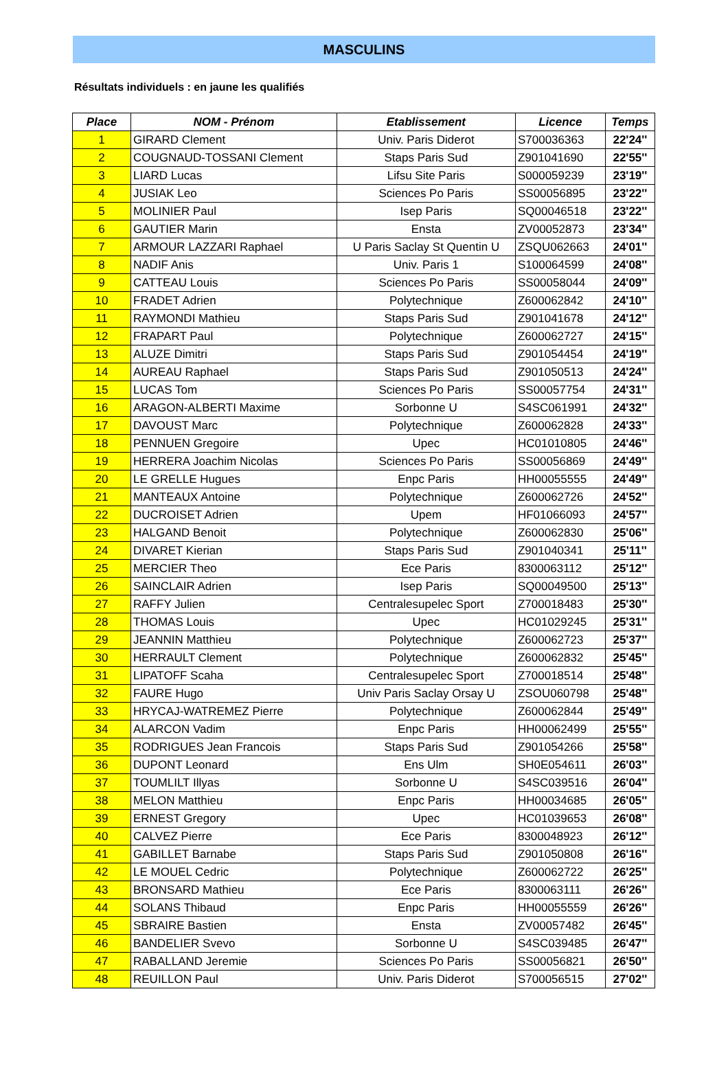MASCULINS
Résultats individuels : en jaune les qualifiés
| Place | NOM - Prénom | Etablissement | Licence | Temps |
| --- | --- | --- | --- | --- |
| 1 | GIRARD Clement | Univ. Paris Diderot | S700036363 | 22'24'' |
| 2 | COUGNAUD-TOSSANI Clement | Staps Paris Sud | Z901041690 | 22'55'' |
| 3 | LIARD Lucas | Lifsu Site Paris | S000059239 | 23'19'' |
| 4 | JUSIAK Leo | Sciences Po Paris | SS00056895 | 23'22'' |
| 5 | MOLINIER Paul | Isep Paris | SQ00046518 | 23'22'' |
| 6 | GAUTIER Marin | Ensta | ZV00052873 | 23'34'' |
| 7 | ARMOUR LAZZARI Raphael | U Paris Saclay St Quentin U | ZSQU062663 | 24'01'' |
| 8 | NADIF Anis | Univ. Paris 1 | S100064599 | 24'08'' |
| 9 | CATTEAU Louis | Sciences Po Paris | SS00058044 | 24'09'' |
| 10 | FRADET Adrien | Polytechnique | Z600062842 | 24'10'' |
| 11 | RAYMONDI Mathieu | Staps Paris Sud | Z901041678 | 24'12'' |
| 12 | FRAPART Paul | Polytechnique | Z600062727 | 24'15'' |
| 13 | ALUZE Dimitri | Staps Paris Sud | Z901054454 | 24'19'' |
| 14 | AUREAU Raphael | Staps Paris Sud | Z901050513 | 24'24'' |
| 15 | LUCAS Tom | Sciences Po Paris | SS00057754 | 24'31'' |
| 16 | ARAGON-ALBERTI Maxime | Sorbonne U | S4SC061991 | 24'32'' |
| 17 | DAVOUST Marc | Polytechnique | Z600062828 | 24'33'' |
| 18 | PENNUEN Gregoire | Upec | HC01010805 | 24'46'' |
| 19 | HERRERA Joachim Nicolas | Sciences Po Paris | SS00056869 | 24'49'' |
| 20 | LE GRELLE Hugues | Enpc Paris | HH00055555 | 24'49'' |
| 21 | MANTEAUX Antoine | Polytechnique | Z600062726 | 24'52'' |
| 22 | DUCROISET Adrien | Upem | HF01066093 | 24'57'' |
| 23 | HALGAND Benoit | Polytechnique | Z600062830 | 25'06'' |
| 24 | DIVARET Kierian | Staps Paris Sud | Z901040341 | 25'11'' |
| 25 | MERCIER Theo | Ece Paris | 8300063112 | 25'12'' |
| 26 | SAINCLAIR Adrien | Isep Paris | SQ00049500 | 25'13'' |
| 27 | RAFFY Julien | Centralesupelec Sport | Z700018483 | 25'30'' |
| 28 | THOMAS Louis | Upec | HC01029245 | 25'31'' |
| 29 | JEANNIN Matthieu | Polytechnique | Z600062723 | 25'37'' |
| 30 | HERRAULT Clement | Polytechnique | Z600062832 | 25'45'' |
| 31 | LIPATOFF Scaha | Centralesupelec Sport | Z700018514 | 25'48'' |
| 32 | FAURE Hugo | Univ Paris Saclay Orsay U | ZSOU060798 | 25'48'' |
| 33 | HRYCAJ-WATREMEZ Pierre | Polytechnique | Z600062844 | 25'49'' |
| 34 | ALARCON Vadim | Enpc Paris | HH00062499 | 25'55'' |
| 35 | RODRIGUES Jean Francois | Staps Paris Sud | Z901054266 | 25'58'' |
| 36 | DUPONT Leonard | Ens Ulm | SH0E054611 | 26'03'' |
| 37 | TOUMLILT Illyas | Sorbonne U | S4SC039516 | 26'04'' |
| 38 | MELON Matthieu | Enpc Paris | HH00034685 | 26'05'' |
| 39 | ERNEST Gregory | Upec | HC01039653 | 26'08'' |
| 40 | CALVEZ Pierre | Ece Paris | 8300048923 | 26'12'' |
| 41 | GABILLET Barnabe | Staps Paris Sud | Z901050808 | 26'16'' |
| 42 | LE MOUEL Cedric | Polytechnique | Z600062722 | 26'25'' |
| 43 | BRONSARD Mathieu | Ece Paris | 8300063111 | 26'26'' |
| 44 | SOLANS Thibaud | Enpc Paris | HH00055559 | 26'26'' |
| 45 | SBRAIRE Bastien | Ensta | ZV00057482 | 26'45'' |
| 46 | BANDELIER Svevo | Sorbonne U | S4SC039485 | 26'47'' |
| 47 | RABALLAND Jeremie | Sciences Po Paris | SS00056821 | 26'50'' |
| 48 | REUILLON Paul | Univ. Paris Diderot | S700056515 | 27'02'' |